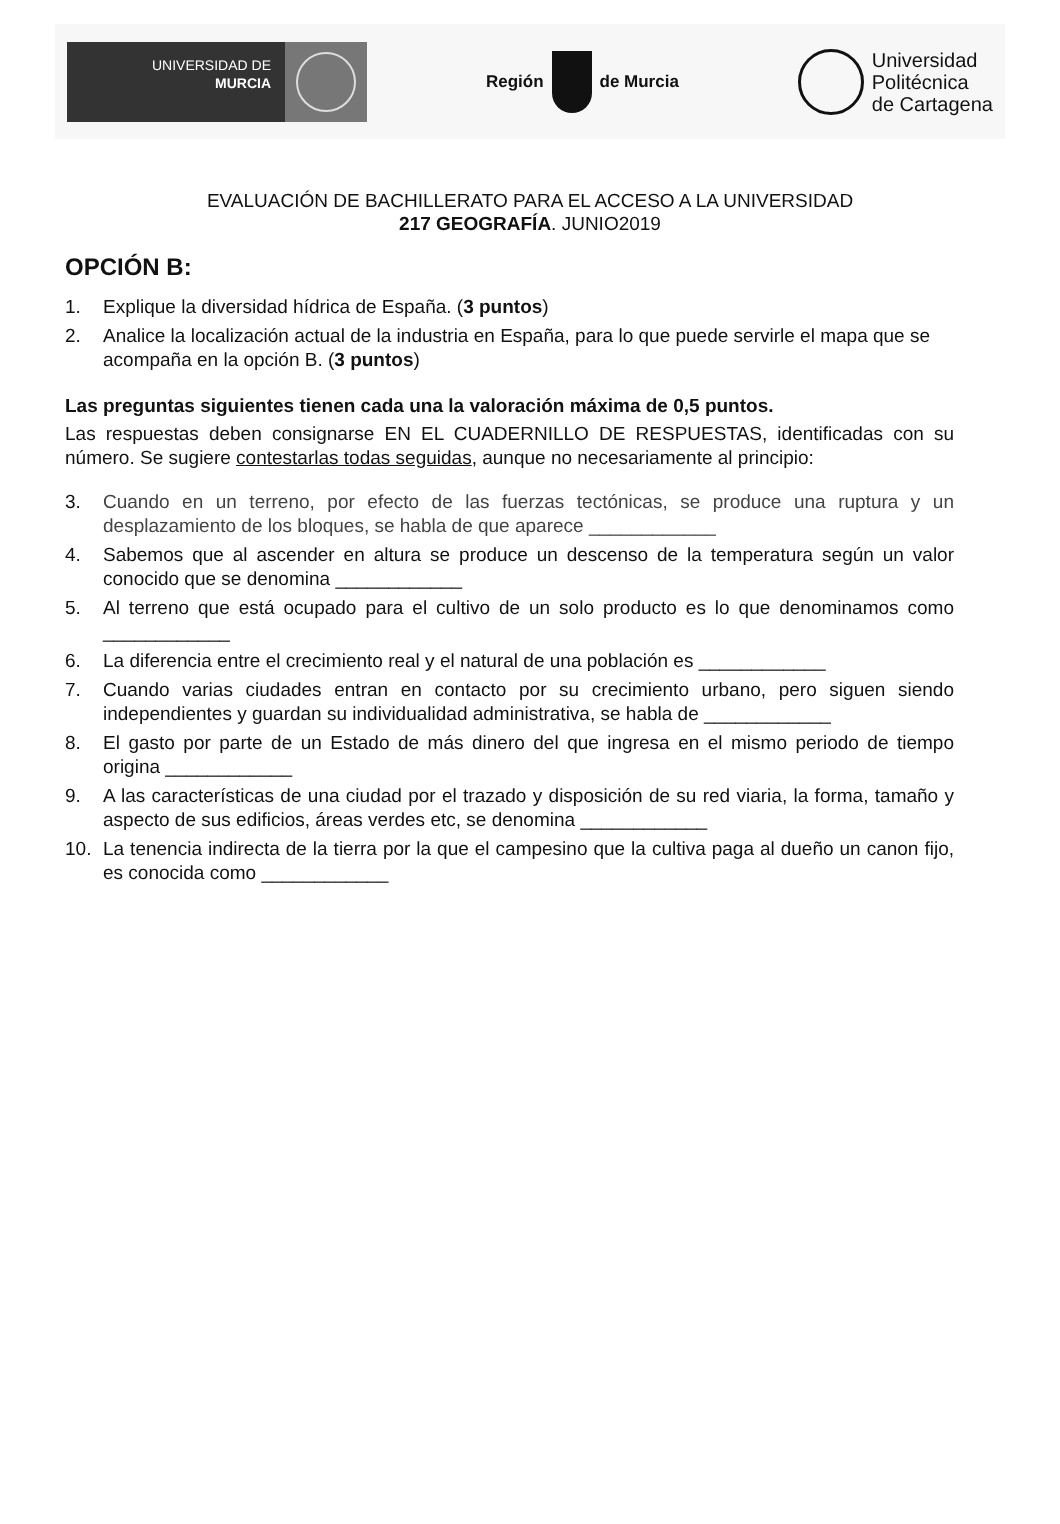UNIVERSIDAD DE
MURCIA
Región de Murcia
Universidad
Politécnica
de Cartagena
EVALUACIÓN DE BACHILLERATO PARA EL ACCESO A LA UNIVERSIDAD
217 GEOGRAFÍA. JUNIO2019
OPCIÓN B:
1. Explique la diversidad hídrica de España. (3 puntos)
2. Analice la localización actual de la industria en España, para lo que puede servirle el mapa que se acompaña en la opción B. (3 puntos)
Las preguntas siguientes tienen cada una la valoración máxima de 0,5 puntos.
Las respuestas deben consignarse EN EL CUADERNILLO DE RESPUESTAS, identificadas con su número. Se sugiere contestarlas todas seguidas, aunque no necesariamente al principio:
3. Cuando en un terreno, por efecto de las fuerzas tectónicas, se produce una ruptura y un desplazamiento de los bloques, se habla de que aparece ____________
4. Sabemos que al ascender en altura se produce un descenso de la temperatura según un valor conocido que se denomina ____________
5. Al terreno que está ocupado para el cultivo de un solo producto es lo que denominamos como ____________
6. La diferencia entre el crecimiento real y el natural de una población es ____________
7. Cuando varias ciudades entran en contacto por su crecimiento urbano, pero siguen siendo independientes y guardan su individualidad administrativa, se habla de ____________
8. El gasto por parte de un Estado de más dinero del que ingresa en el mismo periodo de tiempo origina ____________
9. A las características de una ciudad por el trazado y disposición de su red viaria, la forma, tamaño y aspecto de sus edificios, áreas verdes etc, se denomina ____________
10. La tenencia indirecta de la tierra por la que el campesino que la cultiva paga al dueño un canon fijo, es conocida como ____________